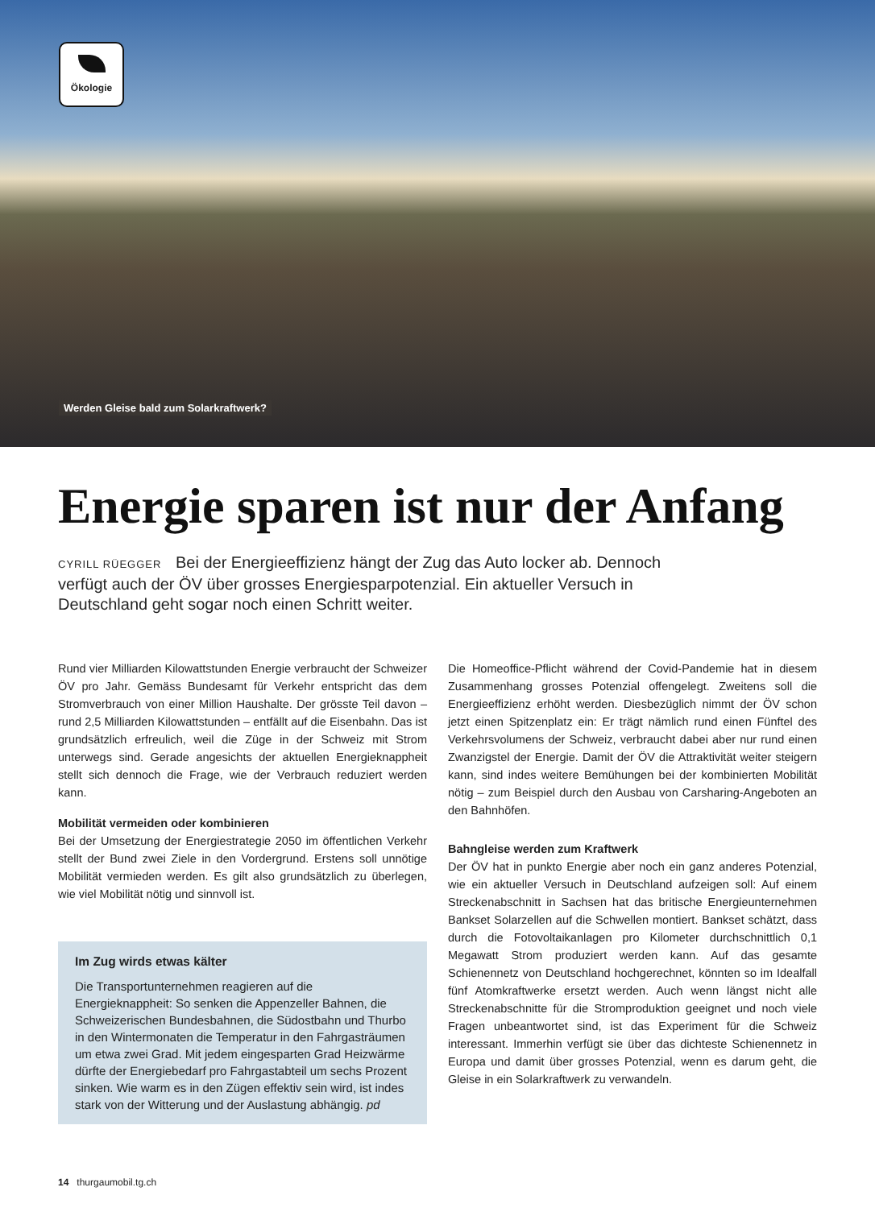Ökologie
Werden Gleise bald zum Solarkraftwerk?
Energie sparen ist nur der Anfang
CYRILL RÜEGGER Bei der Energieeffizienz hängt der Zug das Auto locker ab. Dennoch verfügt auch der ÖV über grosses Energiesparpotenzial. Ein aktueller Versuch in Deutschland geht sogar noch einen Schritt weiter.
Rund vier Milliarden Kilowattstunden Energie verbraucht der Schweizer ÖV pro Jahr. Gemäss Bundesamt für Verkehr entspricht das dem Stromverbrauch von einer Million Haushalte. Der grösste Teil davon – rund 2,5 Milliarden Kilowattstunden – entfällt auf die Eisenbahn. Das ist grundsätzlich erfreulich, weil die Züge in der Schweiz mit Strom unterwegs sind. Gerade angesichts der aktuellen Energieknappheit stellt sich dennoch die Frage, wie der Verbrauch reduziert werden kann.
Mobilität vermeiden oder kombinieren
Bei der Umsetzung der Energiestrategie 2050 im öffentlichen Verkehr stellt der Bund zwei Ziele in den Vordergrund. Erstens soll unnötige Mobilität vermieden werden. Es gilt also grundsätzlich zu überlegen, wie viel Mobilität nötig und sinnvoll ist.
Im Zug wirds etwas kälter
Die Transportunternehmen reagieren auf die Energieknappheit: So senken die Appenzeller Bahnen, die Schweizerischen Bundesbahnen, die Südostbahn und Thurbo in den Wintermonaten die Temperatur in den Fahrgasträumen um etwa zwei Grad. Mit jedem eingesparten Grad Heizwärme dürfte der Energiebedarf pro Fahrgastabteil um sechs Prozent sinken. Wie warm es in den Zügen effektiv sein wird, ist indes stark von der Witterung und der Auslastung abhängig. pd
Die Homeoffice-Pflicht während der Covid-Pandemie hat in diesem Zusammenhang grosses Potenzial offengelegt. Zweitens soll die Energieeffizienz erhöht werden. Diesbezüglich nimmt der ÖV schon jetzt einen Spitzenplatz ein: Er trägt nämlich rund einen Fünftel des Verkehrsvolumens der Schweiz, verbraucht dabei aber nur rund einen Zwanzigstel der Energie. Damit der ÖV die Attraktivität weiter steigern kann, sind indes weitere Bemühungen bei der kombinierten Mobilität nötig – zum Beispiel durch den Ausbau von Carsharing-Angeboten an den Bahnhöfen.
Bahngleise werden zum Kraftwerk
Der ÖV hat in punkto Energie aber noch ein ganz anderes Potenzial, wie ein aktueller Versuch in Deutschland aufzeigen soll: Auf einem Streckenabschnitt in Sachsen hat das britische Energieunternehmen Bankset Solarzellen auf die Schwellen montiert. Bankset schätzt, dass durch die Fotovoltaikanlagen pro Kilometer durchschnittlich 0,1 Megawatt Strom produziert werden kann. Auf das gesamte Schienennetz von Deutschland hochgerechnet, könnten so im Idealfall fünf Atomkraftwerke ersetzt werden. Auch wenn längst nicht alle Streckenabschnitte für die Stromproduktion geeignet und noch viele Fragen unbeantwortet sind, ist das Experiment für die Schweiz interessant. Immerhin verfügt sie über das dichteste Schienennetz in Europa und damit über grosses Potenzial, wenn es darum geht, die Gleise in ein Solarkraftwerk zu verwandeln.
14 thurgaumobil.tg.ch